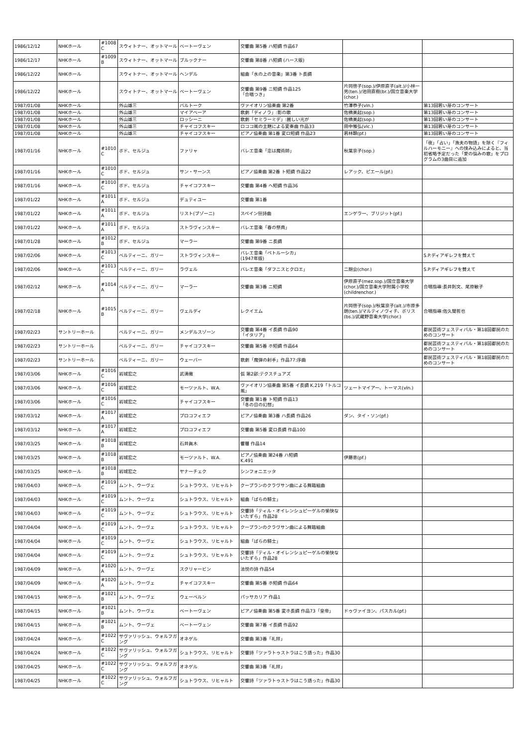| 1986/12/12 | NHKホール | #1008 C | スウィトナー、オットマール | ベートーヴェン | 交響曲 第5番 ハ短調 作品67 | | |
| 1986/12/17 | NHKホール | #1009 B | スウィトナー、オットマール | ブルックナー | 交響曲 第8番 ハ短調 (ハース版) | | |
| 1986/12/22 | NHKホール | | スウィトナー、オットマール | ヘンデル | 組曲「水の上の音楽」第3番 ト長調 | | |
| 1986/12/22 | NHKホール | | スウィトナー、オットマール | ベートーヴェン | 交響曲 第9番 ニ短調 作品125 「合唱つき」 | 片岡啓子(sop.)/伊原直子(alt.)/小林一男(ten.)/池田直樹(br.)/国立音楽大学(chor.) | |
| 1987/01/08 | NHKホール | | 外山雄三 | バルトーク | ヴァイオリン協奏曲 第2番 | 竹澤恭子(vln.) | 第13回若い芽のコンサート |
| 1987/01/08 | NHKホール | | 外山雄三 | マイアベーア | 歌劇「ディノラ」:影の歌 | 佐橋美起(sop.) | 第13回若い芽のコンサート |
| 1987/01/08 | NHKホール | | 外山雄三 | ロッシーニ | 歌劇「セミラーミデ」:麗しい光が | 佐橋美起(sop.) | 第13回若い芽のコンサート |
| 1987/01/08 | NHKホール | | 外山雄三 | チャイコフスキー | ロココ風の主題による変奏曲 作品33 | 田中雅弘(vlc.) | 第13回若い芽のコンサート |
| 1987/01/08 | NHKホール | | 外山雄三 | チャイコフスキー | ピアノ協奏曲 第1番 変ロ短調 作品23 | 若林顕(pf.) | 第13回若い芽のコンサート |
| 1987/01/16 | NHKホール | #1010 C | ボド、セルジュ | ファリャ | バレエ音楽「恋は魔術師」 | 秋葉京子(sop.) | 「夜」「占い」「漁夫の物語」を除く『フィルハーモニー』への挟み込みによると、当初省略予定だった「愛の悩みの歌」をプログラムの3曲目に追加 |
| 1987/01/16 | NHKホール | #1010 C | ボド、セルジュ | サン・サーンス | ピアノ協奏曲 第2番 ト短調 作品22 | レアック、ピエール(pf.) | |
| 1987/01/16 | NHKホール | #1010 C | ボド、セルジュ | チャイコフスキー | 交響曲 第4番 ヘ短調 作品36 | | |
| 1987/01/22 | NHKホール | #1011 A | ボド、セルジュ | デュティユー | 交響曲 第1番 | | |
| 1987/01/22 | NHKホール | #1011 A | ボド、セルジュ | リスト(ブゾーニ) | スペイン狂詩曲 | エンゲラー、ブリジット(pf.) | |
| 1987/01/22 | NHKホール | #1011 A | ボド、セルジュ | ストラヴィンスキー | バレエ音楽「春の祭典」 | | |
| 1987/01/28 | NHKホール | #1012 B | ボド、セルジュ | マーラー | 交響曲 第9番 ニ長調 | | |
| 1987/02/06 | NHKホール | #1013 C | ベルティーニ、ガリー | ストラヴィンスキー | バレエ音楽「ペトルーシカ」 (1947年版) | | S.P.ディアギレフを賛えて |
| 1987/02/06 | NHKホール | #1013 C | ベルティーニ、ガリー | ラヴェル | バレエ音楽「ダフニスとクロエ」 | 二期会(chor.) | S.P.ディアギレフを賛えて |
| 1987/02/12 | NHKホール | #1014 A | ベルティーニ、ガリー | マーラー | 交響曲 第3番 ニ短調 | 伊原直子(mez.sop.)/国立音楽大学(chor.)/国立音楽大学附属小学校(childrenchor.) | 合唱指導:長井則文、尾原敏子 |
| 1987/02/18 | NHKホール | #1015 B | ベルティーニ、ガリー | ヴェルディ | レクイエム | 片岡啓子(sop.)/秋葉京子(alt.)/市原多朗(ten.)/マルティノヴィチ、ボリス(bs.)/武蔵野音楽大学(chor.) | 合唱指導:佐久間哲也 |
| 1987/02/23 | サントリーホール | | ベルティーニ、ガリー | メンデルスゾーン | 交響曲 第4番 イ長調 作品90 「イタリア」 | | 都民芸術フェスティバル・第18回都民のためのコンサート |
| 1987/02/23 | サントリーホール | | ベルティーニ、ガリー | チャイコフスキー | 交響曲 第5番 ホ短調 作品64 | | 都民芸術フェスティバル・第18回都民のためのコンサート |
| 1987/02/23 | サントリーホール | | ベルティーニ、ガリー | ウェーバー | 歌劇「魔弾の射手」作品77:序曲 | | 都民芸術フェスティバル・第18回都民のためのコンサート |
| 1987/03/06 | NHKホール | #1016 C | 岩城宏之 | 武満徹 | 弧 第2部:テクスチュアズ | | |
| 1987/03/06 | NHKホール | #1016 C | 岩城宏之 | モーツァルト、W.A. | ヴァイオリン協奏曲 第5番 イ長調 K.219「トルコ風」 | ツェートマイアー、トーマス(vln.) | |
| 1987/03/06 | NHKホール | #1016 C | 岩城宏之 | チャイコフスキー | 交響曲 第1番 ト短調 作品13 「冬の日の幻想」 | | |
| 1987/03/12 | NHKホール | #1017 A | 岩城宏之 | プロコフィエフ | ピアノ協奏曲 第3番 ハ長調 作品26 | ダン、タイ・ソン(pf.) | |
| 1987/03/12 | NHKホール | #1017 A | 岩城宏之 | プロコフィエフ | 交響曲 第5番 変ロ長調 作品100 | | |
| 1987/03/25 | NHKホール | #1018 B | 岩城宏之 | 石井眞木 | 響層 作品14 | | |
| 1987/03/25 | NHKホール | #1018 B | 岩城宏之 | モーツァルト、W.A. | ピアノ協奏曲 第24番 ハ短調 K.491 | 伊藤恵(pf.) | |
| 1987/03/25 | NHKホール | #1018 B | 岩城宏之 | ヤナーチェク | シンフォニエッタ | | |
| 1987/04/03 | NHKホール | #1019 C | ムント、ウーヴェ | シュトラウス、リヒャルト | クープランのクラヴサン曲による舞踏組曲 | | |
| 1987/04/03 | NHKホール | #1019 C | ムント、ウーヴェ | シュトラウス、リヒャルト | 組曲「ばらの騎士」 | | |
| 1987/04/03 | NHKホール | #1019 C | ムント、ウーヴェ | シュトラウス、リヒャルト | 交響詩「ティル・オイレンシュピーゲルの愉快ないたずら」作品28 | | |
| 1987/04/04 | NHKホール | #1019 C | ムント、ウーヴェ | シュトラウス、リヒャルト | クープランのクラヴサン曲による舞踏組曲 | | |
| 1987/04/04 | NHKホール | #1019 C | ムント、ウーヴェ | シュトラウス、リヒャルト | 組曲「ばらの騎士」 | | |
| 1987/04/04 | NHKホール | #1019 C | ムント、ウーヴェ | シュトラウス、リヒャルト | 交響詩「ティル・オイレンシュピーゲルの愉快ないたずら」作品28 | | |
| 1987/04/09 | NHKホール | #1020 A | ムント、ウーヴェ | スクリャービン | 法悦の詩 作品54 | | |
| 1987/04/09 | NHKホール | #1020 A | ムント、ウーヴェ | チャイコフスキー | 交響曲 第5番 ホ短調 作品64 | | |
| 1987/04/15 | NHKホール | #1021 B | ムント、ウーヴェ | ウェーベルン | パッサカリア 作品1 | | |
| 1987/04/15 | NHKホール | #1021 B | ムント、ウーヴェ | ベートーヴェン | ピアノ協奏曲 第5番 変ホ長調 作品73「皇帝」 | ドゥヴァイヨン、パスカル(pf.) | |
| 1987/04/15 | NHKホール | #1021 B | ムント、ウーヴェ | ベートーヴェン | 交響曲 第7番 イ長調 作品92 | | |
| 1987/04/24 | NHKホール | #1022 C | サヴァリッシュ、ウォルフガング | オネゲル | 交響曲 第3番「礼拝」 | | |
| 1987/04/24 | NHKホール | #1022 C | サヴァリッシュ、ウォルフガング | シュトラウス、リヒャルト | 交響詩「ツァラトゥストラはこう語った」作品30 | | |
| 1987/04/25 | NHKホール | #1022 C | サヴァリッシュ、ウォルフガング | オネゲル | 交響曲 第3番「礼拝」 | | |
| 1987/04/25 | NHKホール | #1022 C | サヴァリッシュ、ウォルフガング | シュトラウス、リヒャルト | 交響詩「ツァラトゥストラはこう語った」作品30 | | |